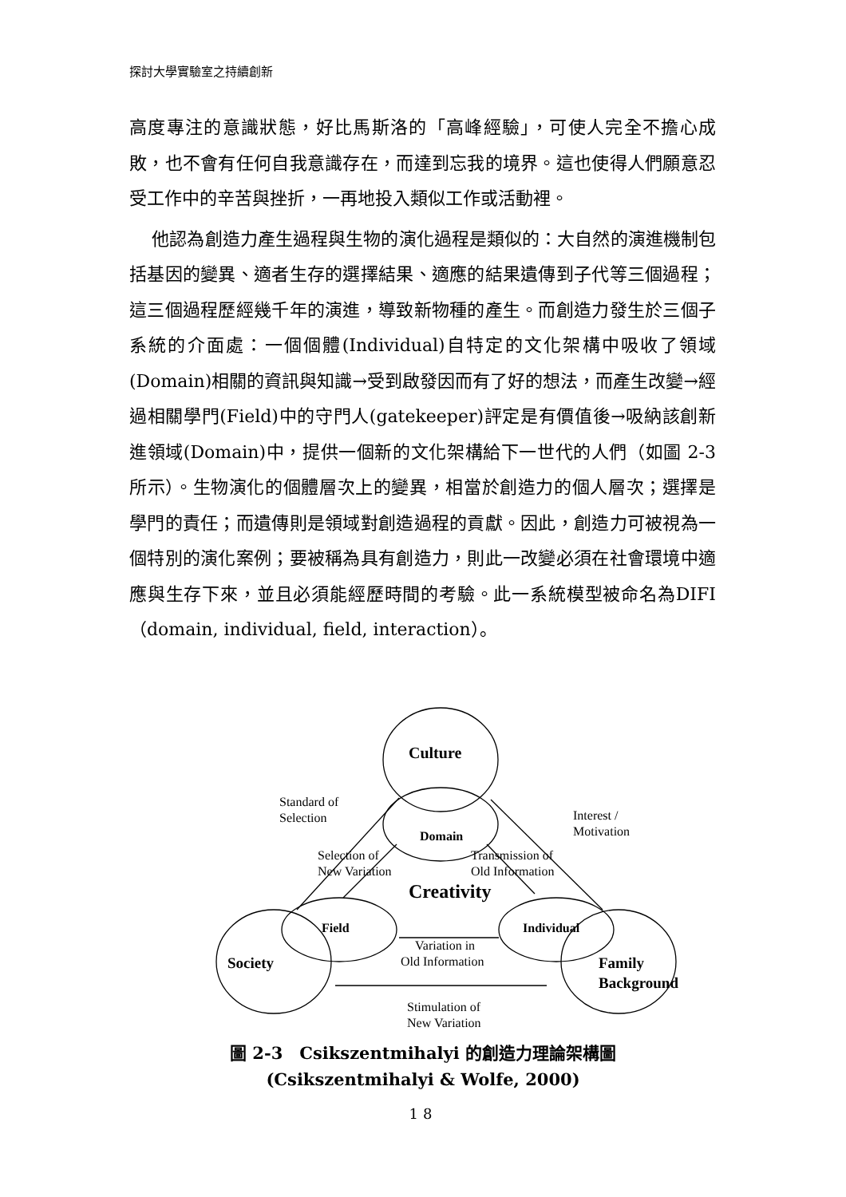探討大學實驗室之持續創新
高度專注的意識狀態，好比馬斯洛的「高峰經驗」，可使人完全不擔心成敗，也不會有任何自我意識存在，而達到忘我的境界。這也使得人們願意忍受工作中的辛苦與挫折，一再地投入類似工作或活動裡。
他認為創造力產生過程與生物的演化過程是類似的：大自然的演進機制包括基因的變異、適者生存的選擇結果、適應的結果遺傳到子代等三個過程；這三個過程歷經幾千年的演進，導致新物種的產生。而創造力發生於三個子系統的介面處：一個個體(Individual)自特定的文化架構中吸收了領域(Domain)相關的資訊與知識→受到啟發因而有了好的想法，而產生改變→經過相關學門(Field)中的守門人(gatekeeper)評定是有價值後→吸納該創新進領域(Domain)中，提供一個新的文化架構給下一世代的人們（如圖 2-3 所示）。生物演化的個體層次上的變異，相當於創造力的個人層次；選擇是學門的責任；而遺傳則是領域對創造過程的貢獻。因此，創造力可被視為一個特別的演化案例；要被稱為具有創造力，則此一改變必須在社會環境中適應與生存下來，並且必須能經歷時間的考驗。此一系統模型被命名為DIFI（domain, individual, field, interaction）。
Culture
Domain
Creativity
Field
Individual
Society
Family
Background
Standard of
Selection
Interest /
Motivation
Selection of
New Variation
Transmission of
Old Information
Variation in
Old Information
Stimulation of
New Variation
圖 2-3　Csikszentmihalyi 的創造力理論架構圖
(Csikszentmihalyi & Wolfe, 2000)
18